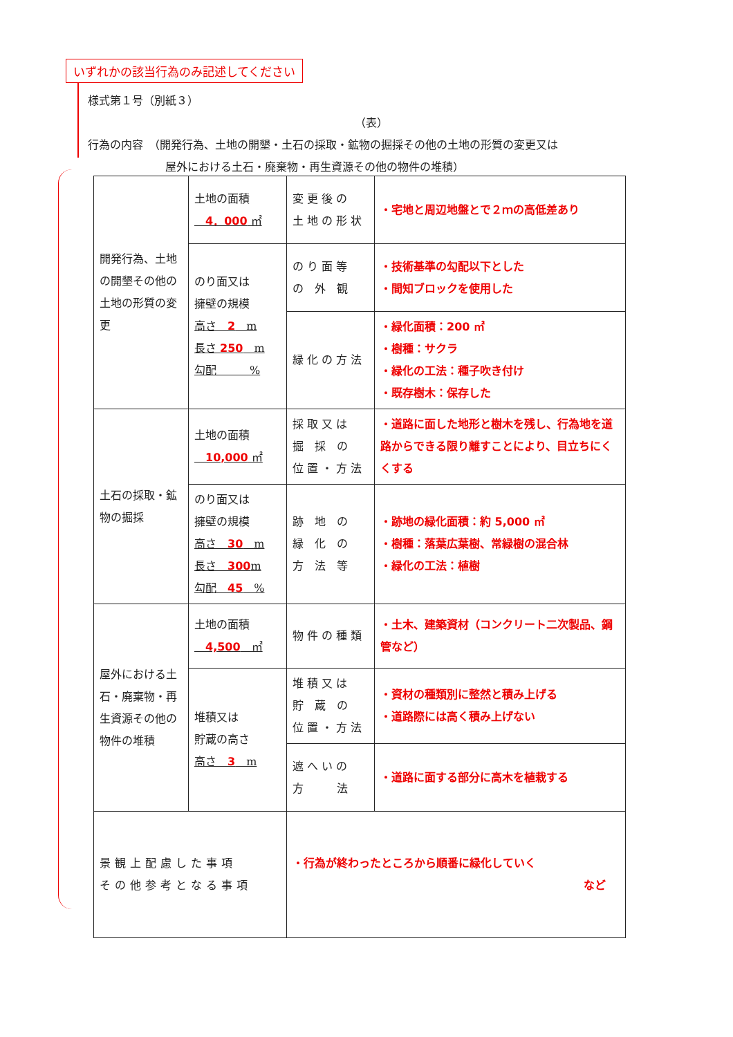いずれかの該当行為のみ記述してください
様式第１号（別紙３）
（表）
行為の内容　（開発行為、土地の開墾・土石の採取・鉱物の掘採その他の土地の形質の変更又は
　　　　　　　屋外における土石・廃棄物・再生資源その他の物件の堆積）
| 開発行為、土地の開墾その他の土地の形質の変更 | 土地の面積 4．000 ㎡ | 変 更 後 の 土 地 の 形 状 | ・宅地と周辺地盤とで２ｍの高低差あり |
| | のり面又は 擁壁の規模 高さ 2 m 長さ 250 m 勾配 % | の り 面 等 の 外 観 | ・技術基準の勾配以下とした ・間知ブロックを使用した |
| | | 緑 化 の 方 法 | ・緑化面積：200 ㎡ ・樹種：サクラ ・緑化の工法：種子吹き付け ・既存樹木：保存した |
| 土石の採取・鉱物の掘採 | 土地の面積 10,000 ㎡ | 採 取 又 は 掘 採 の 位 置 ・ 方 法 | ・道路に面した地形と樹木を残し、行為地を道路からできる限り離すことにより、目立ちにくくする |
| | のり面又は 擁壁の規模 高さ 30 m 長さ 300 m 勾配 45 % | 跡 地 の 緑 化 の 方 法 等 | ・跡地の緑化面積：約 5,000 ㎡ ・樹種：落葉広葉樹、常緑樹の混合林 ・緑化の工法：植樹 |
| 屋外における土石・廃棄物・再生資源その他の物件の堆積 | 土地の面積 4,500 ㎡ | 物 件 の 種 類 | ・土木、建築資材（コンクリート二次製品、鋼管など） |
| | 堆積又は 貯蔵の高さ 高さ 3 m | 堆 積 又 は 貯 蔵 の 位 置 ・ 方 法 | ・資材の種類別に整然と積み上げる ・道路際には高く積み上げない |
| | | 遮 へ い の 方 法 | ・道路に面する部分に高木を植栽する |
| 景観上配慮した事項 その他参考となる事項 | | ・行為が終わったところから順番に緑化していく など | |